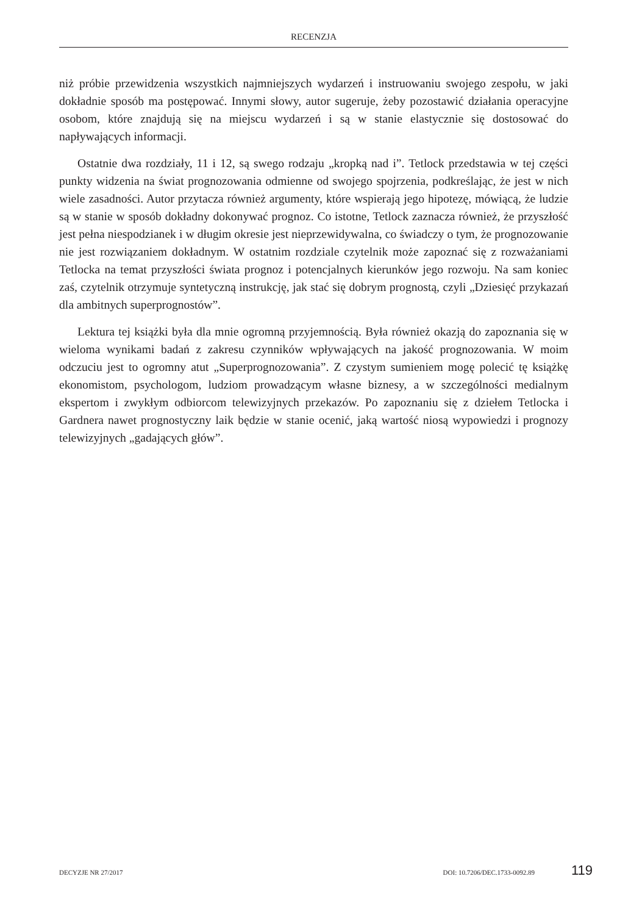RECENZJA
niż próbie przewidzenia wszystkich najmniejszych wydarzeń i instruowaniu swojego zespołu, w jaki dokładnie sposób ma postępować. Innymi słowy, autor sugeruje, żeby pozostawić działania operacyjne osobom, które znajdują się na miejscu wydarzeń i są w stanie elastycznie się dostosować do napływających informacji.
Ostatnie dwa rozdziały, 11 i 12, są swego rodzaju „kropką nad i”. Tetlock przedstawia w tej części punkty widzenia na świat prognozowania odmienne od swojego spojrzenia, podkreślając, że jest w nich wiele zasadności. Autor przytacza również argumenty, które wspierają jego hipotezę, mówiącą, że ludzie są w stanie w sposób dokładny dokonywać prognoz. Co istotne, Tetlock zaznacza również, że przyszłość jest pełna niespodzianek i w długim okresie jest nieprzewidywalna, co świadczy o tym, że prognozowanie nie jest rozwiązaniem dokładnym. W ostatnim rozdziale czytelnik może zapoznać się z rozważaniami Tetlocka na temat przyszłości świata prognoz i potencjalnych kierunków jego rozwoju. Na sam koniec zaś, czytelnik otrzymuje syntetyczną instrukcję, jak stać się dobrym prognostą, czyli „Dziesięć przykazań dla ambitnych superprognostów”.
Lektura tej książki była dla mnie ogromną przyjemnością. Była również okazją do zapoznania się w wieloma wynikami badań z zakresu czynników wpływających na jakość prognozowania. W moim odczuciu jest to ogromny atut „Superprognozowania”. Z czystym sumieniem mogę polecić tę książkę ekonomistom, psychologom, ludziom prowadzącym własne biznesy, a w szczególności medialnym ekspertom i zwykłym odbiorcom telewizyjnych przekazów. Po zapoznaniu się z dziełem Tetlocka i Gardnera nawet prognostyczny laik będzie w stanie ocenić, jaką wartość niosą wypowiedzi i prognozy telewizyjnych „gadających głów”.
DECYZJE NR 27/2017 DOI: 10.7206/DEC.1733-0092.89 119